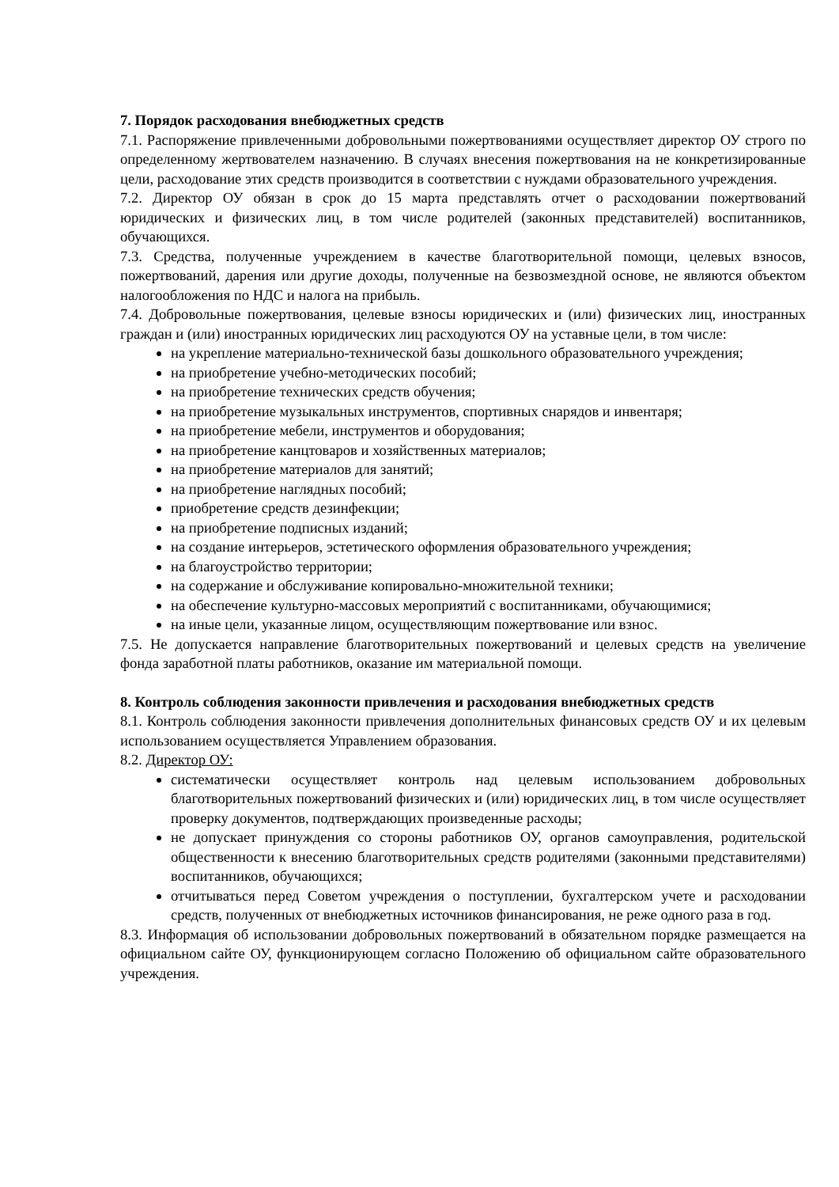7. Порядок расходования внебюджетных средств
7.1. Распоряжение привлеченными добровольными пожертвованиями осуществляет директор ОУ строго по определенному жертвователем назначению. В случаях внесения пожертвования на не конкретизированные цели, расходование этих средств производится в соответствии с нуждами образовательного учреждения.
7.2. Директор ОУ обязан в срок до 15 марта представлять отчет о расходовании пожертвований юридических и физических лиц, в том числе родителей (законных представителей) воспитанников, обучающихся.
7.3. Средства, полученные учреждением в качестве благотворительной помощи, целевых взносов, пожертвований, дарения или другие доходы, полученные на безвозмездной основе, не являются объектом налогообложения по НДС и налога на прибыль.
7.4. Добровольные пожертвования, целевые взносы юридических и (или) физических лиц, иностранных граждан и (или) иностранных юридических лиц расходуются ОУ на уставные цели, в том числе:
на укрепление материально-технической базы дошкольного образовательного учреждения;
на приобретение учебно-методических пособий;
на приобретение технических средств обучения;
на приобретение музыкальных инструментов, спортивных снарядов и инвентаря;
на приобретение мебели, инструментов и оборудования;
на приобретение канцтоваров и хозяйственных материалов;
на приобретение материалов для занятий;
на приобретение наглядных пособий;
приобретение средств дезинфекции;
на приобретение подписных изданий;
на создание интерьеров, эстетического оформления образовательного учреждения;
на благоустройство территории;
на содержание и обслуживание копировально-множительной техники;
на обеспечение культурно-массовых мероприятий с воспитанниками, обучающимися;
на иные цели, указанные лицом, осуществляющим пожертвование или взнос.
7.5. Не допускается направление благотворительных пожертвований и целевых средств на увеличение фонда заработной платы работников, оказание им материальной помощи.
8. Контроль соблюдения законности привлечения и расходования внебюджетных средств
8.1. Контроль соблюдения законности привлечения дополнительных финансовых средств ОУ и их целевым использованием осуществляется Управлением образования.
8.2. Директор ОУ:
систематически осуществляет контроль над целевым использованием добровольных благотворительных пожертвований физических и (или) юридических лиц, в том числе осуществляет проверку документов, подтверждающих произведенные расходы;
не допускает принуждения со стороны работников ОУ, органов самоуправления, родительской общественности к внесению благотворительных средств родителями (законными представителями) воспитанников, обучающихся;
отчитываться перед Советом учреждения о поступлении, бухгалтерском учете и расходовании средств, полученных от внебюджетных источников финансирования, не реже одного раза в год.
8.3. Информация об использовании добровольных пожертвований в обязательном порядке размещается на официальном сайте ОУ, функционирующем согласно Положению об официальном сайте образовательного учреждения.